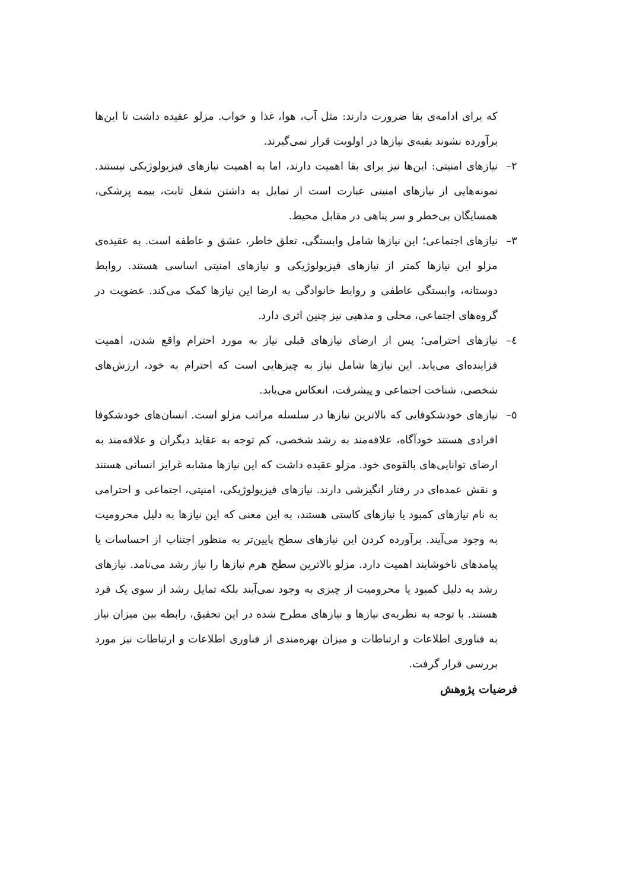که برای ادامه‌ی بقا ضرورت دارند: مثل آب، هوا، غذا و خواب. مزلو عقیده داشت تا این‌ها برآورده نشوند بقیه‌ی نیازها در اولویت قرار نمی‌گیرند.
۲– نیازهای امنیتی: این‌ها نیز برای بقا اهمیت دارند، اما به اهمیت نیازهای فیزیولوژیکی نیستند. نمونه‌هایی از نیازهای امنیتی عبارت است از تمایل به داشتن شغل ثابت، بیمه پزشکی، همسایگان بی‌خطر و سر پناهی در مقابل محیط.
۳– نیازهای اجتماعی؛ این نیازها شامل وابستگی، تعلق خاطر، عشق و عاطفه است. به عقیده‌ی مزلو این نیازها کمتر از نیازهای فیزیولوژیکی و نیازهای امنیتی اساسی هستند. روابط دوستانه، وابستگی عاطفی و روابط خانوادگی به ارضا این نیازها کمک می‌کند. عضویت در گروه‌های اجتماعی، محلی و مذهبی نیز چنین اثری دارد.
٤– نیازهای احترامی؛ پس از ارضای نیازهای قبلی نیاز به مورد احترام واقع شدن، اهمیت فزاینده‌ای می‌یابد. این نیازها شامل نیاز به چیزهایی است که احترام به خود، ارزش‌های شخصی، شناخت اجتماعی و پیشرفت، انعکاس می‌یابد.
٥– نیازهای خودشکوفایی که بالاترین نیازها در سلسله مراتب مزلو است. انسان‌های خودشکوفا افرادی هستند خودآگاه، علاقه‌مند به رشد شخصی، کم توجه به عقاید دیگران و علاقه‌مند به ارضای توانایی‌های بالقوه‌ی خود. مزلو عقیده داشت که این نیازها مشابه غرایز انسانی هستند و نقش عمده‌ای در رفتار انگیزشی دارند. نیازهای فیزیولوژیکی، امنیتی، اجتماعی و احترامی به نام نیازهای کمبود یا نیازهای کاستی هستند، به این معنی که این نیازها به دلیل محرومیت به وجود می‌آیند. برآورده کردن این نیازهای سطح پایین‌تر به منظور اجتناب از احساسات یا پیامدهای ناخوشایند اهمیت دارد. مزلو بالاترین سطح هرم نیازها را نیاز رشد می‌نامد. نیازهای رشد به دلیل کمبود یا محرومیت از چیزی به وجود نمی‌آیند بلکه تمایل رشد از سوی یک فرد هستند. با توجه به نظریه‌ی نیازها و نیازهای مطرح شده در این تحقیق، رابطه بین میزان نیاز به فناوری اطلاعات و ارتباطات و میزان بهره‌مندی از فناوری اطلاعات و ارتباطات نیز مورد بررسی قرار گرفت.
فرضیات پژوهش